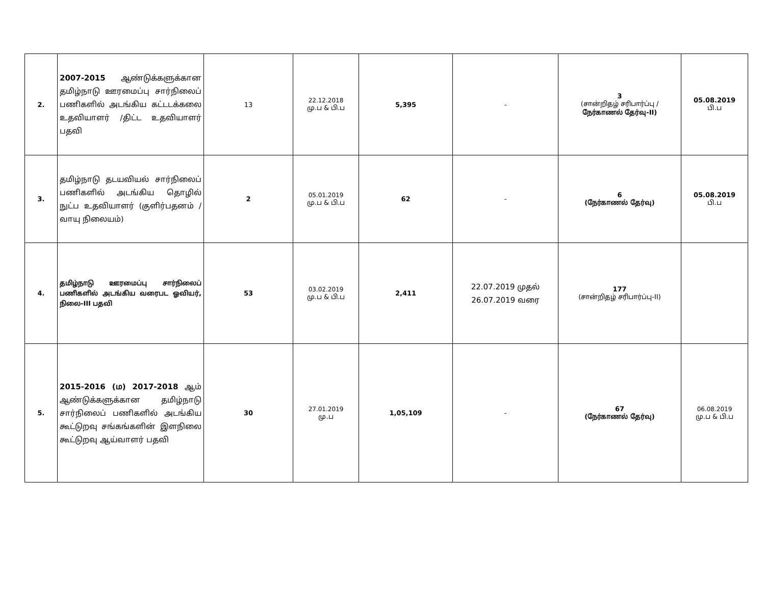| 2. | 2007-2015 ஆண்டுக்களுக்கான தமிழ்நாடு ஊரமைப்பு சார்நிலைப் பணிகளில் அடங்கிய கட்டடக்கலை உதவியாளர் /திட்ட உதவியாளர் பதவி | 13 | 22.12.2018 மு.ப & பி.ப | 5,395 | - | 3 (சான்றிதழ் சரிபார்ப்பு / நேர்காணல் தேர்வு-II) | 05.08.2019 பி.ப |
| 3. | தமிழ்நாடு தடயவியல் சார்நிலைப் பணிகளில் அடங்கிய தொழில் நுட்ப உதவியாளர் (குளிர்பதனம் / வாயு நிலையம்) | 2 | 05.01.2019 மு.ப & பி.ப | 62 | - | 6 (நேர்காணல் தேர்வு) | 05.08.2019 பி.ப |
| 4. | தமிழ்நாடு ஊரமைப்பு சார்நிலைப் பணிகளில் அடங்கிய வரைபட ஓவியர், நிலை-III பதவி | 53 | 03.02.2019 மு.ப & பி.ப | 2,411 | 22.07.2019 முதல் 26.07.2019 வரை | 177 (சான்றிதழ் சரிபார்ப்பு-II) | |
| 5. | 2015-2016 (ம) 2017-2018 ஆம் ஆண்டுக்களுக்கான தமிழ்நாடு சார்நிலைப் பணிகளில் அடங்கிய கூட்டுறவு சங்கங்களின் இளநிலை கூட்டுறவு ஆய்வாளர் பதவி | 30 | 27.01.2019 மு.ப | 1,05,109 | - | 67 (நேர்காணல் தேர்வு) | 06.08.2019 மு.ப & பி.ப |